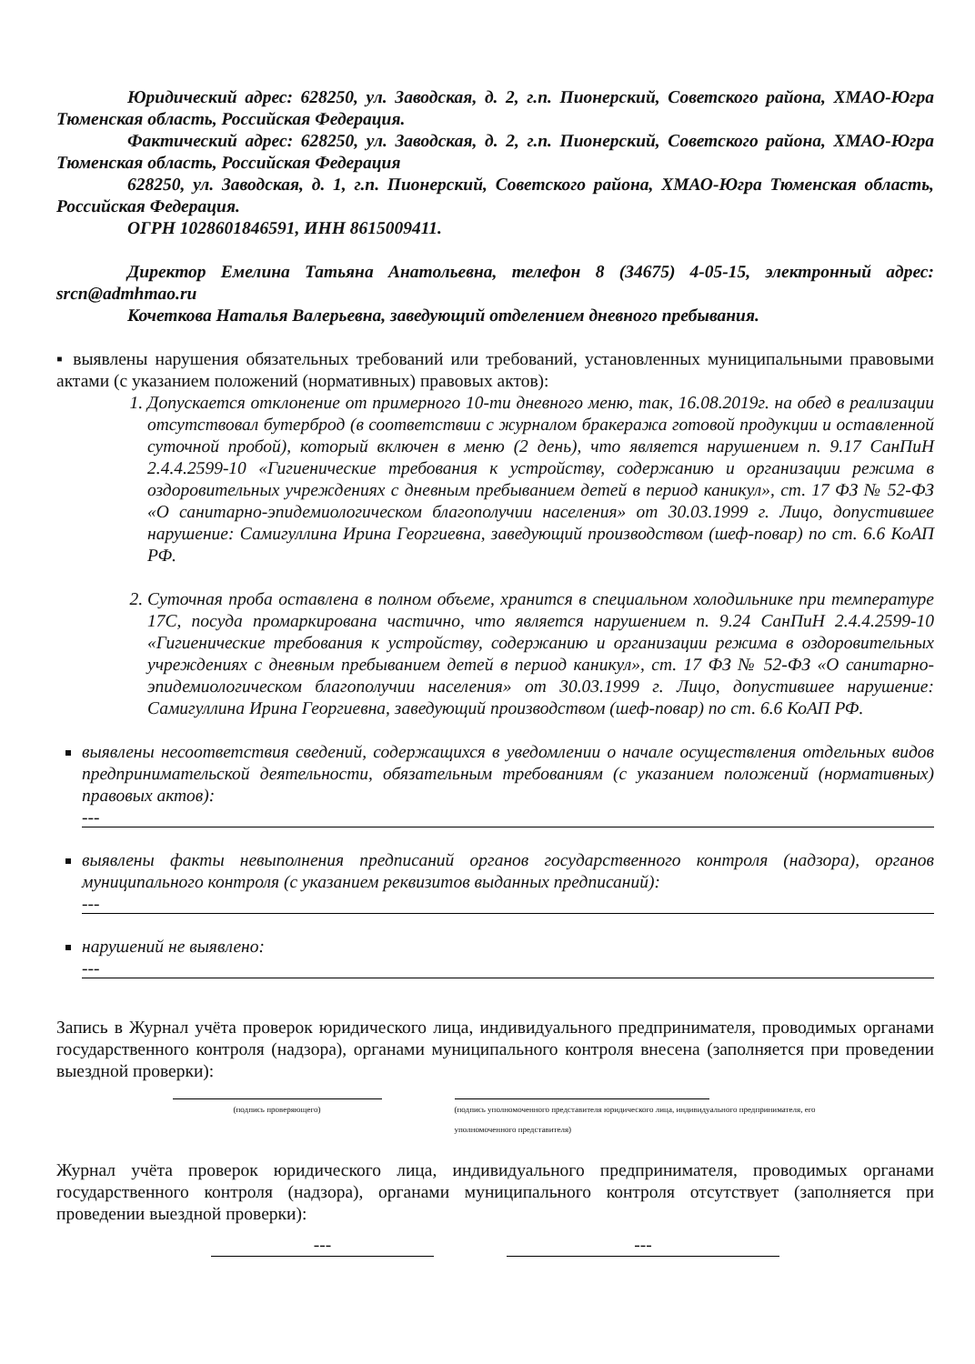Юридический адрес: 628250, ул. Заводская, д. 2, г.п. Пионерский, Советского района, ХМАО-Югра Тюменская область, Российская Федерация.
Фактический адрес: 628250, ул. Заводская, д. 2, г.п. Пионерский, Советского района, ХМАО-Югра Тюменская область, Российская Федерация
628250, ул. Заводская, д. 1, г.п. Пионерский, Советского района, ХМАО-Югра Тюменская область, Российская Федерация.
ОГРН 1028601846591, ИНН 8615009411.
Директор Емелина Татьяна Анатольевна, телефон 8 (34675) 4-05-15, электронный адрес: srcn@admhmao.ru
Кочеткова Наталья Валерьевна, заведующий отделением дневного пребывания.
▪ выявлены нарушения обязательных требований или требований, установленных муниципальными правовыми актами (с указанием положений (нормативных) правовых актов):
1. Допускается отклонение от примерного 10-ти дневного меню, так, 16.08.2019г. на обед в реализации отсутствовал бутерброд (в соответствии с журналом бракеража готовой продукции и оставленной суточной пробой), который включен в меню (2 день), что является нарушением п. 9.17 СанПиН 2.4.4.2599-10 «Гигиенические требования к устройству, содержанию и организации режима в оздоровительных учреждениях с дневным пребыванием детей в период каникул», ст. 17 ФЗ № 52-ФЗ «О санитарно-эпидемиологическом благополучии населения» от 30.03.1999 г. Лицо, допустившее нарушение: Самигуллина Ирина Георгиевна, заведующий производством (шеф-повар) по ст. 6.6 КоАП РФ.
2. Суточная проба оставлена в полном объеме, хранится в специальном холодильнике при температуре 17С, посуда промаркирована частично, что является нарушением п. 9.24 СанПиН 2.4.4.2599-10 «Гигиенические требования к устройству, содержанию и организации режима в оздоровительных учреждениях с дневным пребыванием детей в период каникул», ст. 17 ФЗ № 52-ФЗ «О санитарно-эпидемиологическом благополучии населения» от 30.03.1999 г. Лицо, допустившее нарушение: Самигуллина Ирина Георгиевна, заведующий производством (шеф-повар) по ст. 6.6 КоАП РФ.
выявлены несоответствия сведений, содержащихся в уведомлении о начале осуществления отдельных видов предпринимательской деятельности, обязательным требованиям (с указанием положений (нормативных) правовых актов):
---
выявлены факты невыполнения предписаний органов государственного контроля (надзора), органов муниципального контроля (с указанием реквизитов выданных предписаний):
---
нарушений не выявлено:
---
Запись в Журнал учёта проверок юридического лица, индивидуального предпринимателя, проводимых органами государственного контроля (надзора), органами муниципального контроля внесена (заполняется при проведении выездной проверки):
(подпись проверяющего) (подпись уполномоченного представителя юридического лица, индивидуального предпринимателя, его уполномоченного представителя)
Журнал учёта проверок юридического лица, индивидуального предпринимателя, проводимых органами государственного контроля (надзора), органами муниципального контроля отсутствует (заполняется при проведении выездной проверки):
--- ---